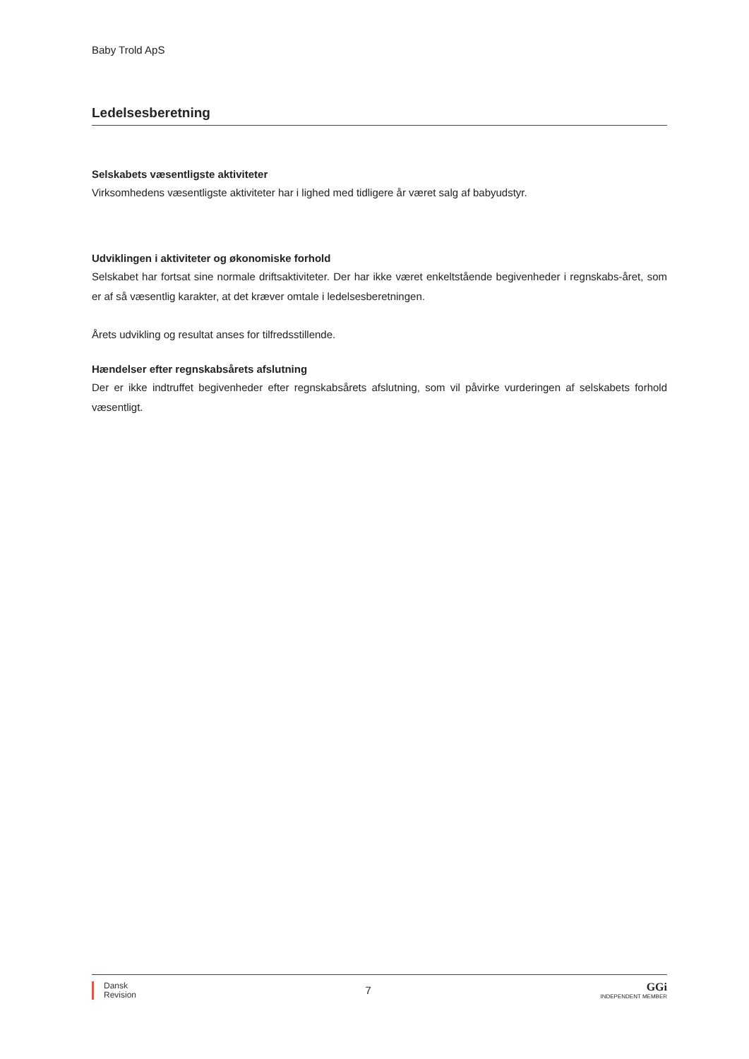Baby Trold ApS
Ledelsesberetning
Selskabets væsentligste aktiviteter
Virksomhedens væsentligste aktiviteter har i lighed med tidligere år været salg af babyudstyr.
Udviklingen i aktiviteter og økonomiske forhold
Selskabet har fortsat sine normale driftsaktiviteter. Der har ikke været enkeltstående begivenheder i regnskabs-året, som er af så væsentlig karakter, at det kræver omtale i ledelsesberetningen.
Årets udvikling og resultat anses for tilfredsstillende.
Hændelser efter regnskabsårets afslutning
Der er ikke indtruffet begivenheder efter regnskabsårets afslutning, som vil påvirke vurderingen af selskabets forhold væsentligt.
Dansk
Revision
7
GGi
INDEPENDENT MEMBER